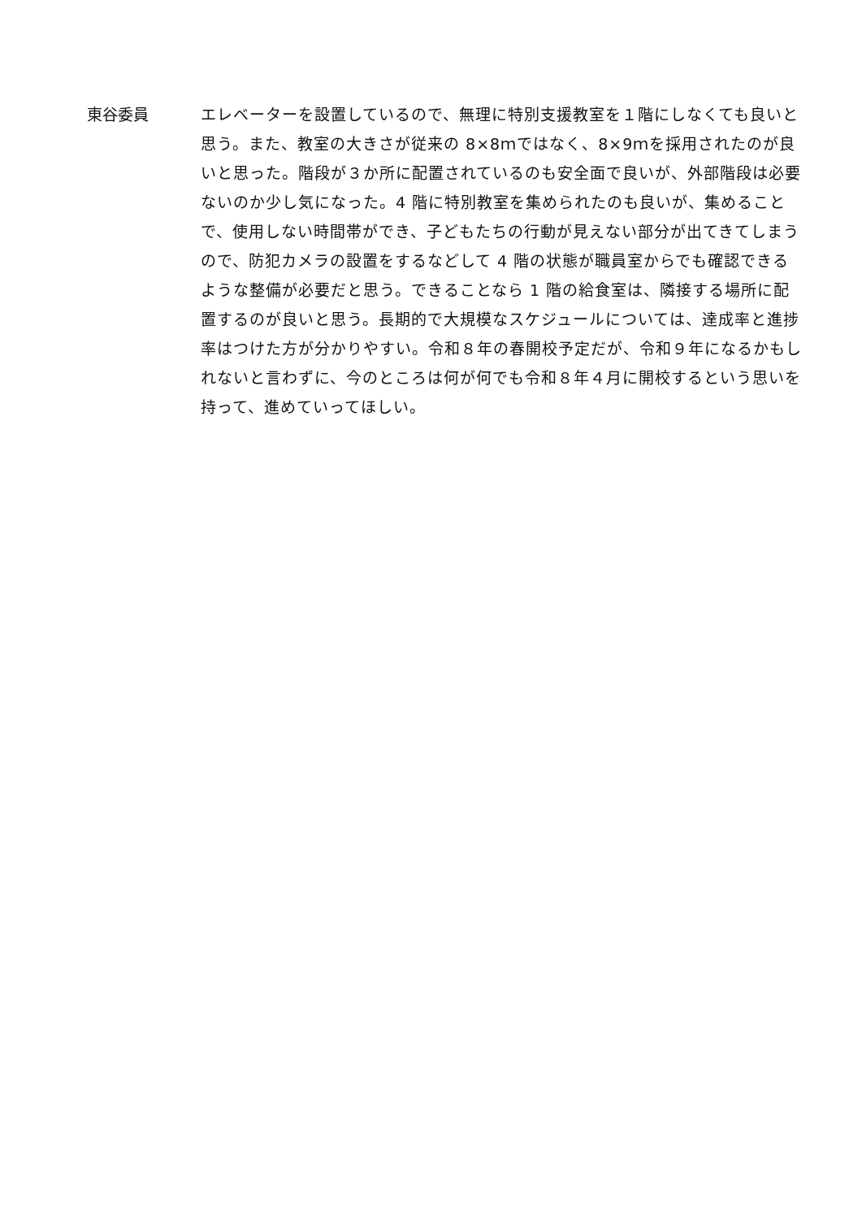東谷委員 エレベーターを設置しているので、無理に特別支援教室を１階にしなくても良いと思う。また、教室の大きさが従来の 8×8ｍではなく、8×9ｍを採用されたのが良いと思った。階段が３か所に配置されているのも安全面で良いが、外部階段は必要ないのか少し気になった。4 階に特別教室を集められたのも良いが、集めることで、使用しない時間帯ができ、子どもたちの行動が見えない部分が出てきてしまうので、防犯カメラの設置をするなどして 4 階の状態が職員室からでも確認できるような整備が必要だと思う。できることなら 1 階の給食室は、隣接する場所に配置するのが良いと思う。長期的で大規模なスケジュールについては、達成率と進捗率はつけた方が分かりやすい。令和８年の春開校予定だが、令和９年になるかもしれないと言わずに、今のところは何が何でも令和８年４月に開校するという思いを持って、進めていってほしい。